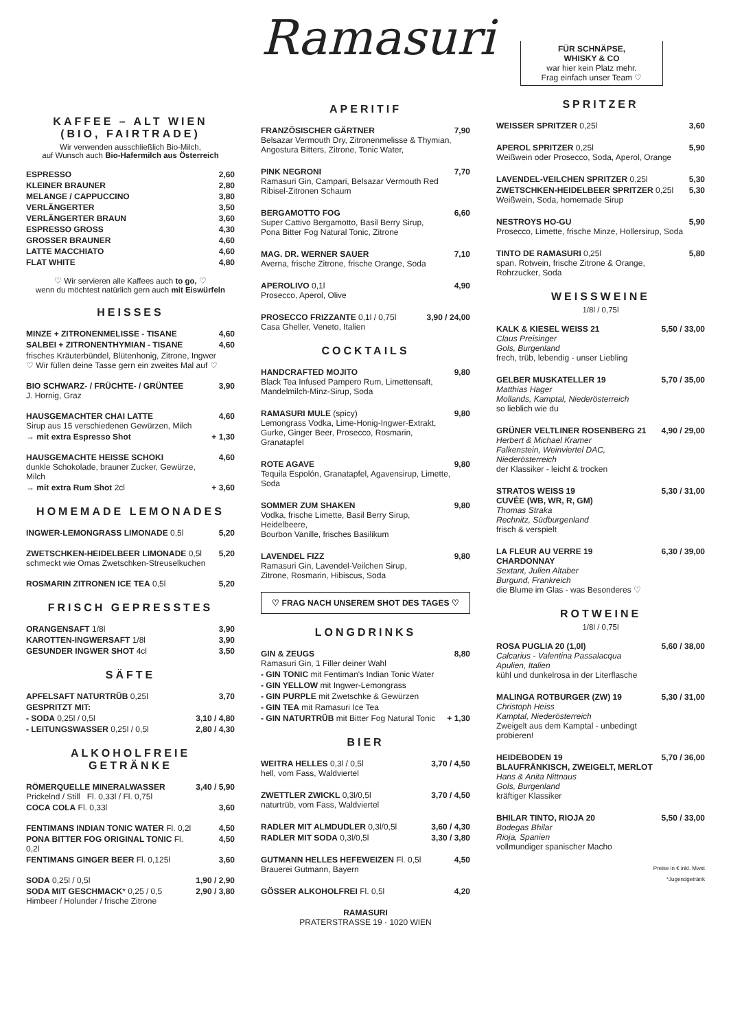KAFFEE – ALT WIEN
(BIO, FAIRTRADE)
Wir verwenden ausschließlich Bio-Milch,
auf Wunsch auch Bio-Hafermilch aus Österreich
| ESPRESSO | 2,60 |
| KLEINER BRAUNER | 2,80 |
| MELANGE / CAPPUCCINO | 3,80 |
| VERLÄNGERTER | 3,50 |
| VERLÄNGERTER BRAUN | 3,60 |
| ESPRESSO GROSS | 4,30 |
| GROSSER BRAUNER | 4,60 |
| LATTE MACCHIATO | 4,60 |
| FLAT WHITE | 4,80 |
♡ Wir servieren alle Kaffees auch to go, ♡
wenn du möchtest natürlich gern auch mit Eiswürfeln
HEISSES
| MINZE + ZITRONENMELISSE - TISANE | 4,60 |
| SALBEI + ZITRONENTHYMIAN - TISANE | 4,60 |
| frisches Kräuterbündel, Blütenhonig, Zitrone, Ingwer ♡ Wir füllen deine Tasse gern ein zweites Mal auf ♡ | |
| BIO SCHWARZ- / FRÜCHTE- / GRÜNTEE J. Hornig, Graz | 3,90 |
| HAUSGEMACHTER CHAI LATTE Sirup aus 15 verschiedenen Gewürzen, Milch | 4,60 |
| → mit extra Espresso Shot | + 1,30 |
| HAUSGEMACHTE HEISSE SCHOKI dunkle Schokolade, brauner Zucker, Gewürze, Milch | 4,60 |
| → mit extra Rum Shot 2cl | + 3,60 |
HOMEMADE LEMONADES
| INGWER-LEMONGRASS LIMONADE 0,5l | 5,20 |
| ZWETSCHKEN-HEIDELBEER LIMONADE 0,5l schmeckt wie Omas Zwetschken-Streuselkuchen | 5,20 |
| ROSMARIN ZITRONEN ICE TEA 0,5l | 5,20 |
FRISCH GEPRESSTES
| ORANGENSAFT 1/8l | 3,90 |
| KAROTTEN-INGWERSAFT 1/8l | 3,90 |
| GESUNDER INGWER SHOT 4cl | 3,50 |
SÄFTE
| APFELSAFT NATURTRÜB 0,25l | 3,70 |
| GESPRITZT MIT: | |
| - SODA 0,25l / 0,5l | 3,10 / 4,80 |
| - LEITUNGSWASSER 0,25l / 0,5l | 2,80 / 4,30 |
ALKOHOLFREIE GETRÄNKE
| RÖMERQUELLE MINERALWASSER Prickelnd / Still Fl. 0,33l / Fl. 0,75l | 3,40 / 5,90 |
| COCA COLA Fl. 0,33l | 3,60 |
| FENTIMANS INDIAN TONIC WATER Fl. 0,2l | 4,50 |
| PONA BITTER FOG ORIGINAL TONIC Fl. 0,2l | 4,50 |
| FENTIMANS GINGER BEER Fl. 0,125l | 3,60 |
| SODA 0,25l / 0,5l | 1,90 / 2,90 |
| SODA MIT GESCHMACK * 0,25 / 0,5 Himbeer / Holunder / frische Zitrone | 2,90 / 3,80 |
Ramasuri
APERITIF
| FRANZÖSISCHER GÄRTNER Belsazar Vermouth Dry, Zitronenmelisse & Thymian, Angostura Bitters, Zitrone, Tonic Water, | 7,90 |
| PINK NEGRONI Ramasuri Gin, Campari, Belsazar Vermouth Red Ribisel-Zitronen Schaum | 7,70 |
| BERGAMOTTO FOG Super Cattivo Bergamotto, Basil Berry Sirup, Pona Bitter Fog Natural Tonic, Zitrone | 6,60 |
| MAG. DR. WERNER SAUER Averna, frische Zitrone, frische Orange, Soda | 7,10 |
| APEROLIVO 0,1l Prosecco, Aperol, Olive | 4,90 |
| PROSECCO FRIZZANTE 0,1l / 0,75l Casa Gheller, Veneto, Italien | 3,90 / 24,00 |
COCKTAILS
| HANDCRAFTED MOJITO Black Tea Infused Pampero Rum, Limettensaft, Mandelmilch-Minz-Sirup, Soda | 9,80 |
| RAMASURI MULE (spicy) Lemongrass Vodka, Lime-Honig-Ingwer-Extrakt, Gurke, Ginger Beer, Prosecco, Rosmarin, Granatapfel | 9,80 |
| ROTE AGAVE Tequila Espolón, Granatapfel, Agavensirup, Limette, Soda | 9,80 |
| SOMMER ZUM SHAKEN Vodka, frische Limette, Basil Berry Sirup, Heidelbeere, Bourbon Vanille, frisches Basilikum | 9,80 |
| LAVENDEL FIZZ Ramasuri Gin, Lavendel-Veilchen Sirup, Zitrone, Rosmarin, Hibiscus, Soda | 9,80 |
♡ FRAG NACH UNSEREM SHOT DES TAGES ♡
LONGDRINKS
| GIN & ZEUGS Ramasuri Gin, 1 Filler deiner Wahl | 8,80 |
| - GIN TONIC mit Fentiman's Indian Tonic Water | |
| - GIN YELLOW mit Ingwer-Lemongrass | |
| - GIN PURPLE mit Zwetschke & Gewürzen | |
| - GIN TEA mit Ramasuri Ice Tea | |
| - GIN NATURTRÜB mit Bitter Fog Natural Tonic | + 1,30 |
BIER
| WEITRA HELLES 0,3l / 0,5l hell, vom Fass, Waldviertel | 3,70 / 4,50 |
| ZWETTLER ZWICKL 0,3l/0,5l naturtrüb, vom Fass, Waldviertel | 3,70 / 4,50 |
| RADLER MIT ALMDUDLER 0,3l/0,5l | 3,60 / 4,30 |
| RADLER MIT SODA 0,3l/0,5l | 3,30 / 3,80 |
| GUTMANN HELLES HEFEWEIZEN Fl. 0,5l Brauerei Gutmann, Bayern | 4,50 |
| GÖSSER ALKOHOLFREI Fl. 0,5l | 4,20 |
RAMASURI
PRATERSTRASSE 19 · 1020 WIEN
FÜR SCHNÄPSE,
WHISKY & CO
war hier kein Platz mehr.
Frag einfach unser Team ♡
SPRITZER
| WEISSER SPRITZER 0,25l | 3,60 |
| APEROL SPRITZER 0,25l Weißwein oder Prosecco, Soda, Aperol, Orange | 5,90 |
| LAVENDEL-VEILCHEN SPRITZER 0,25l | 5,30 |
| ZWETSCHKEN-HEIDELBEER SPRITZER 0,25l Weißwein, Soda, homemade Sirup | 5,30 |
| NESTROYS HO-GU Prosecco, Limette, frische Minze, Hollersirup, Soda | 5,90 |
| TINTO DE RAMASURI 0,25l span. Rotwein, frische Zitrone & Orange, Rohrzucker, Soda | 5,80 |
WEISSWEINE
1/8l / 0,75l
| KALK & KIESEL WEISS 21 Claus Preisinger Gols, Burgenland frech, trüb, lebendig - unser Liebling | 5,50 / 33,00 |
| GELBER MUSKATELLER 19 Matthias Hager Mollands, Kamptal, Niederösterreich so lieblich wie du | 5,70 / 35,00 |
| GRÜNER VELTLINER ROSENBERG 21 Herbert & Michael Kramer Falkenstein, Weinviertel DAC, Niederösterreich der Klassiker - leicht & trocken | 4,90 / 29,00 |
| STRATOS WEISS 19 CUVÉE (WB, WR, R, GM) Thomas Straka Rechnitz, Südburgenland frisch & verspielt | 5,30 / 31,00 |
| LA FLEUR AU VERRE 19 CHARDONNAY Sextant, Julien Altaber Burgund, Frankreich die Blume im Glas - was Besonderes ♡ | 6,30 / 39,00 |
ROTWEINE
1/8l / 0,75l
| ROSA PUGLIA 20 (1,0l) Calcarius - Valentina Passalacqua Apulien, Italien kühl und dunkelrosa in der Literflasche | 5,60 / 38,00 |
| MALINGA ROTBURGER (ZW) 19 Christoph Heiss Kamptal, Niederösterreich Zweigelt aus dem Kamptal - unbedingt probieren! | 5,30 / 31,00 |
| HEIDEBODEN 19 BLAUFRÄNKISCH, ZWEIGELT, MERLOT Hans & Anita Nittnaus Gols, Burgenland kräftiger Klassiker | 5,70 / 36,00 |
| BHILAR TINTO, RIOJA 20 Bodegas Bhilar Rioja, Spanien vollmundiger spanischer Macho | 5,50 / 33,00 |
Preise in € inkl. Mwst
*Jugendgetränk